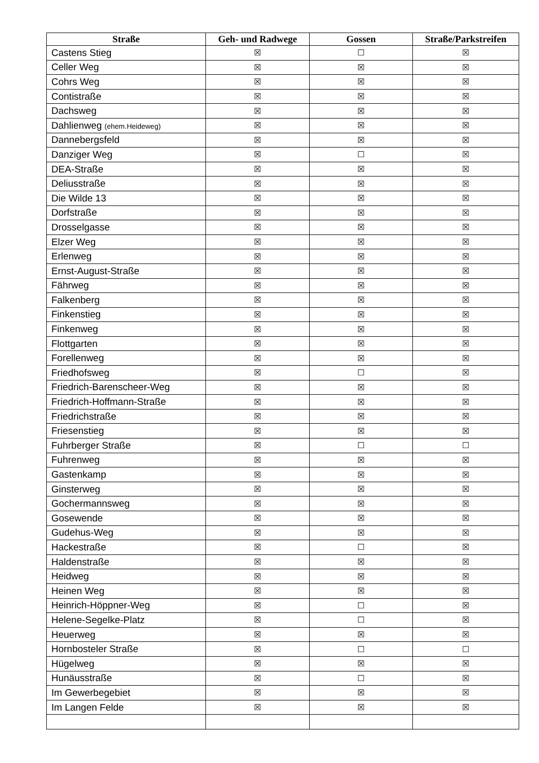| Straße | Geh- und Radwege | Gossen | Straße/Parkstreifen |
| --- | --- | --- | --- |
| Castens Stieg | ☒ | ☐ | ☒ |
| Celler Weg | ☒ | ☒ | ☒ |
| Cohrs Weg | ☒ | ☒ | ☒ |
| Contistraße | ☒ | ☒ | ☒ |
| Dachsweg | ☒ | ☒ | ☒ |
| Dahlienweg (ehem.Heideweg) | ☒ | ☒ | ☒ |
| Dannebergsfeld | ☒ | ☒ | ☒ |
| Danziger Weg | ☒ | ☐ | ☒ |
| DEA-Straße | ☒ | ☒ | ☒ |
| Deliusstraße | ☒ | ☒ | ☒ |
| Die Wilde 13 | ☒ | ☒ | ☒ |
| Dorfstraße | ☒ | ☒ | ☒ |
| Drosselgasse | ☒ | ☒ | ☒ |
| Elzer Weg | ☒ | ☒ | ☒ |
| Erlenweg | ☒ | ☒ | ☒ |
| Ernst-August-Straße | ☒ | ☒ | ☒ |
| Fährweg | ☒ | ☒ | ☒ |
| Falkenberg | ☒ | ☒ | ☒ |
| Finkenstieg | ☒ | ☒ | ☒ |
| Finkenweg | ☒ | ☒ | ☒ |
| Flottgarten | ☒ | ☒ | ☒ |
| Forellenweg | ☒ | ☒ | ☒ |
| Friedhofsweg | ☒ | ☐ | ☒ |
| Friedrich-Barenscheer-Weg | ☒ | ☒ | ☒ |
| Friedrich-Hoffmann-Straße | ☒ | ☒ | ☒ |
| Friedrichstraße | ☒ | ☒ | ☒ |
| Friesenstieg | ☒ | ☒ | ☒ |
| Fuhrberger Straße | ☒ | ☐ | ☐ |
| Fuhrenweg | ☒ | ☒ | ☒ |
| Gastenkamp | ☒ | ☒ | ☒ |
| Ginsterweg | ☒ | ☒ | ☒ |
| Gochermannsweg | ☒ | ☒ | ☒ |
| Gosewende | ☒ | ☒ | ☒ |
| Gudehus-Weg | ☒ | ☒ | ☒ |
| Hackestraße | ☒ | ☐ | ☒ |
| Haldenstraße | ☒ | ☒ | ☒ |
| Heidweg | ☒ | ☒ | ☒ |
| Heinen Weg | ☒ | ☒ | ☒ |
| Heinrich-Höppner-Weg | ☒ | ☐ | ☒ |
| Helene-Segelke-Platz | ☒ | ☐ | ☒ |
| Heuerweg | ☒ | ☒ | ☒ |
| Hornbosteler Straße | ☒ | ☐ | ☐ |
| Hügelweg | ☒ | ☒ | ☒ |
| Hunäusstraße | ☒ | ☐ | ☒ |
| Im Gewerbegebiet | ☒ | ☒ | ☒ |
| Im Langen Felde | ☒ | ☒ | ☒ |